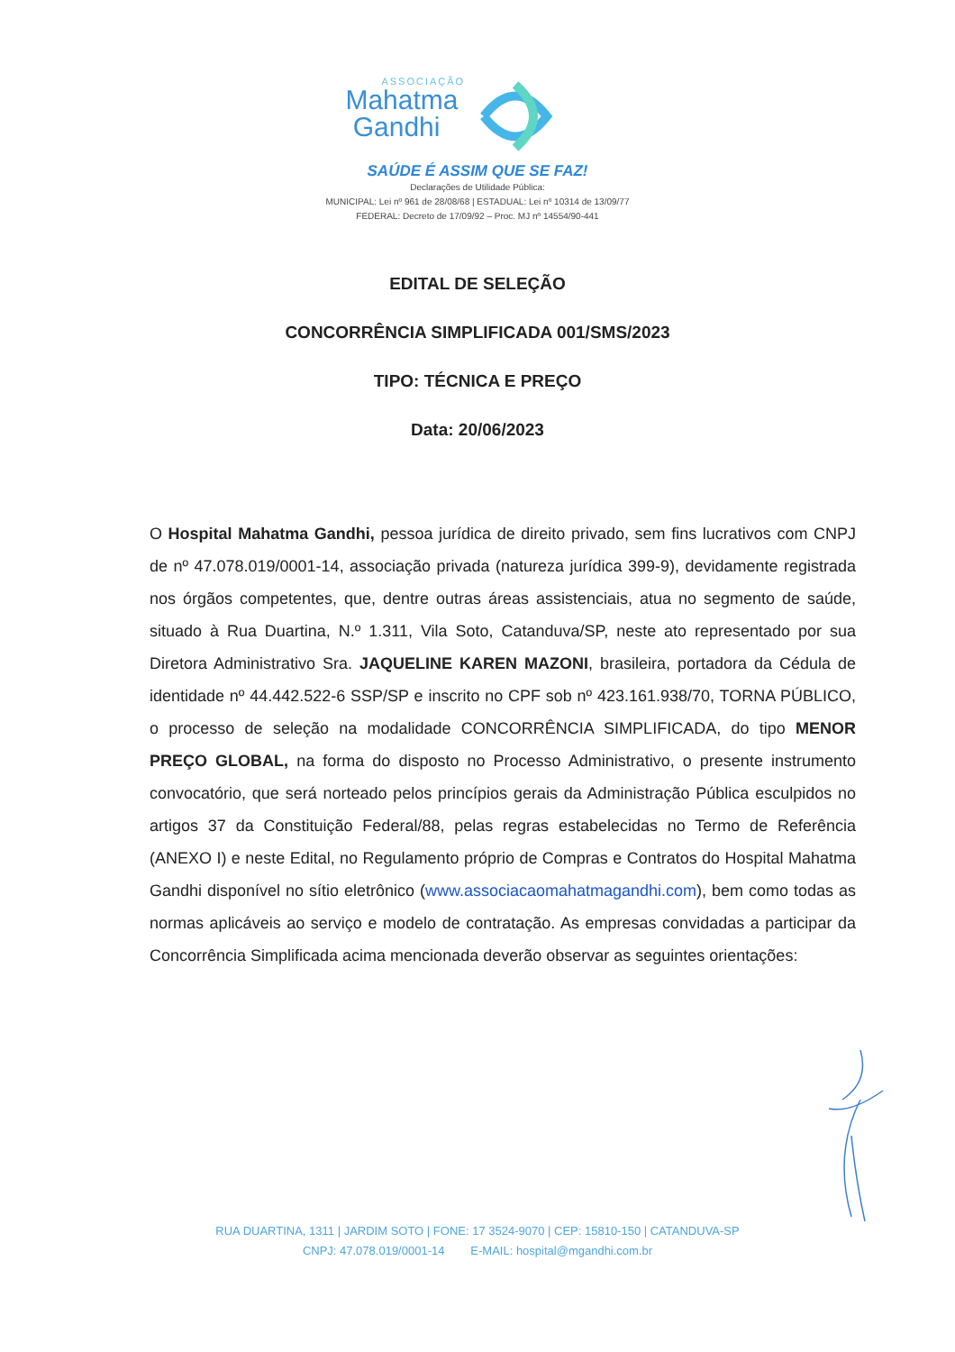ASSOCIAÇÃO
Mahatma
Gandhi
SAÚDE É ASSIM QUE SE FAZ!
Declarações de Utilidade Pública:
MUNICIPAL: Lei nº 961 de 28/08/68 | ESTADUAL: Lei nº 10314 de 13/09/77
FEDERAL: Decreto de 17/09/92 – Proc. MJ nº 14554/90-441
EDITAL DE SELEÇÃO
CONCORRÊNCIA SIMPLIFICADA 001/SMS/2023
TIPO: TÉCNICA E PREÇO
Data: 20/06/2023
O Hospital Mahatma Gandhi, pessoa jurídica de direito privado, sem fins lucrativos com CNPJ de nº 47.078.019/0001-14, associação privada (natureza jurídica 399-9), devidamente registrada nos órgãos competentes, que, dentre outras áreas assistenciais, atua no segmento de saúde, situado à Rua Duartina, N.º 1.311, Vila Soto, Catanduva/SP, neste ato representado por sua Diretora Administrativo Sra. JAQUELINE KAREN MAZONI, brasileira, portadora da Cédula de identidade nº 44.442.522-6 SSP/SP e inscrito no CPF sob nº 423.161.938/70, TORNA PÚBLICO, o processo de seleção na modalidade CONCORRÊNCIA SIMPLIFICADA, do tipo MENOR PREÇO GLOBAL, na forma do disposto no Processo Administrativo, o presente instrumento convocatório, que será norteado pelos princípios gerais da Administração Pública esculpidos no artigos 37 da Constituição Federal/88, pelas regras estabelecidas no Termo de Referência (ANEXO I) e neste Edital, no Regulamento próprio de Compras e Contratos do Hospital Mahatma Gandhi disponível no sítio eletrônico (www.associacaomahatmagandhi.com), bem como todas as normas aplicáveis ao serviço e modelo de contratação. As empresas convidadas a participar da Concorrência Simplificada acima mencionada deverão observar as seguintes orientações:
RUA DUARTINA, 1311 | JARDIM SOTO | FONE: 17 3524-9070 | CEP: 15810-150 | CATANDUVA-SP
CNPJ: 47.078.019/0001-14 E-MAIL: hospital@mgandhi.com.br